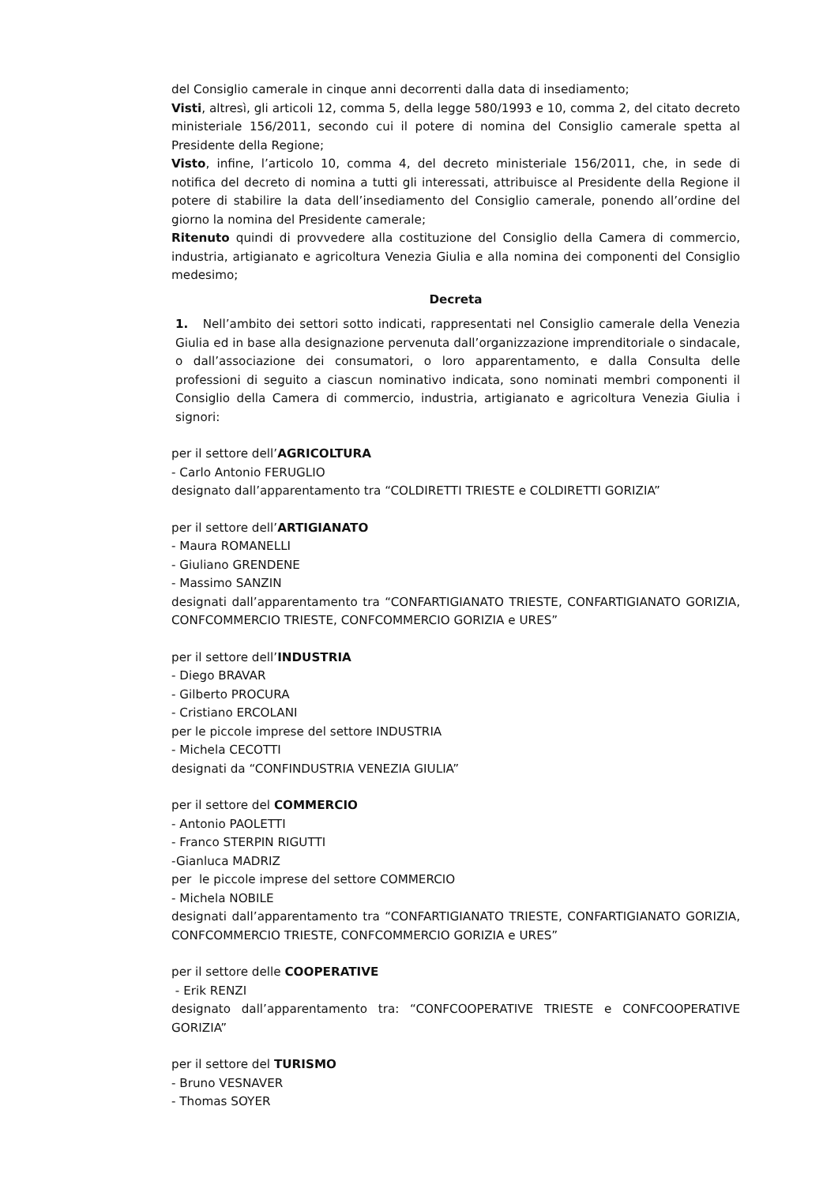del Consiglio camerale in cinque anni decorrenti dalla data di insediamento;
Visti, altresì, gli articoli 12, comma 5, della legge 580/1993 e 10, comma 2, del citato decreto ministeriale 156/2011, secondo cui il potere di nomina del Consiglio camerale spetta al Presidente della Regione;
Visto, infine, l’articolo 10, comma 4, del decreto ministeriale 156/2011, che, in sede di notifica del decreto di nomina a tutti gli interessati, attribuisce al Presidente della Regione il potere di stabilire la data dell’insediamento del Consiglio camerale, ponendo all’ordine del giorno la nomina del Presidente camerale;
Ritenuto quindi di provvedere alla costituzione del Consiglio della Camera di commercio, industria, artigianato e agricoltura Venezia Giulia e alla nomina dei componenti del Consiglio medesimo;
Decreta
1. Nell’ambito dei settori sotto indicati, rappresentati nel Consiglio camerale della Venezia Giulia ed in base alla designazione pervenuta dall’organizzazione imprenditoriale o sindacale, o dall’associazione dei consumatori, o loro apparentamento, e dalla Consulta delle professioni di seguito a ciascun nominativo indicata, sono nominati membri componenti il Consiglio della Camera di commercio, industria, artigianato e agricoltura Venezia Giulia i signori:
per il settore dell’AGRICOLTURA
- Carlo Antonio FERUGLIO
designato dall’apparentamento tra “COLDIRETTI TRIESTE e COLDIRETTI GORIZIA”
per il settore dell’ARTIGIANATO
- Maura ROMANELLI
- Giuliano GRENDENE
- Massimo SANZIN
designati dall’apparentamento tra “CONFARTIGIANATO TRIESTE, CONFARTIGIANATO GORIZIA, CONFCOMMERCIO TRIESTE, CONFCOMMERCIO GORIZIA e URES”
per il settore dell’INDUSTRIA
- Diego BRAVAR
- Gilberto PROCURA
- Cristiano ERCOLANI
per le piccole imprese del settore INDUSTRIA
- Michela CECOTTI
designati da “CONFINDUSTRIA VENEZIA GIULIA”
per il settore del COMMERCIO
- Antonio PAOLETTI
- Franco STERPIN RIGUTTI
-Gianluca MADRIZ
per le piccole imprese del settore COMMERCIO
- Michela NOBILE
designati dall’apparentamento tra “CONFARTIGIANATO TRIESTE, CONFARTIGIANATO GORIZIA, CONFCOMMERCIO TRIESTE, CONFCOMMERCIO GORIZIA e URES”
per il settore delle COOPERATIVE
- Erik RENZI
designato dall’apparentamento tra: “CONFCOOPERATIVE TRIESTE e CONFCOOPERATIVE GORIZIA”
per il settore del TURISMO
- Bruno VESNAVER
- Thomas SOYER